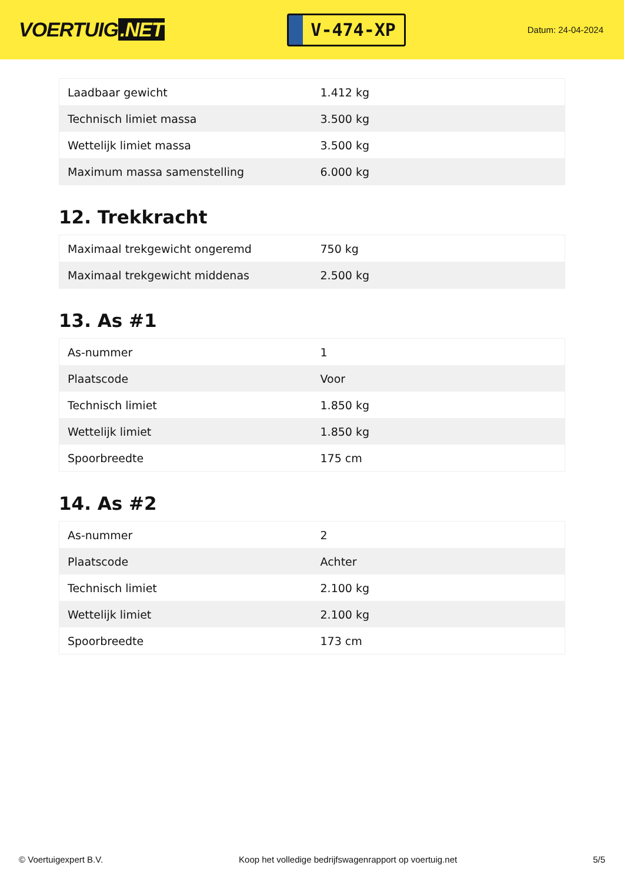VOERTUIG.NET
V-474-XP
Datum: 24-04-2024
| Laadbaar gewicht | 1.412 kg |
| Technisch limiet massa | 3.500 kg |
| Wettelijk limiet massa | 3.500 kg |
| Maximum massa samenstelling | 6.000 kg |
12. Trekkracht
| Maximaal trekgewicht ongeremd | 750 kg |
| Maximaal trekgewicht middenas | 2.500 kg |
13. As #1
| As-nummer | 1 |
| Plaatscode | Voor |
| Technisch limiet | 1.850 kg |
| Wettelijk limiet | 1.850 kg |
| Spoorbreedte | 175 cm |
14. As #2
| As-nummer | 2 |
| Plaatscode | Achter |
| Technisch limiet | 2.100 kg |
| Wettelijk limiet | 2.100 kg |
| Spoorbreedte | 173 cm |
© Voertuigexpert B.V. Koop het volledige bedrijfswagenrapport op voertuig.net 5/5